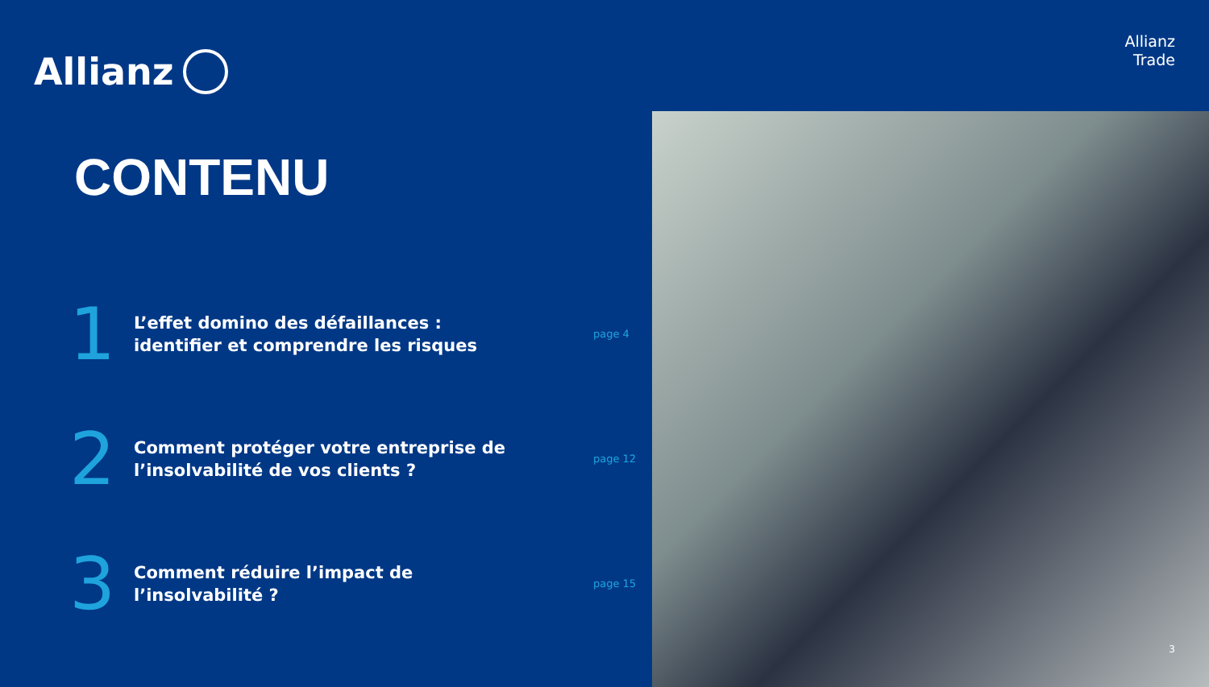Allianz
Allianz
Trade
CONTENU
1
L’effet domino des défaillances : identifier et comprendre les risques
page 4
2
Comment protéger votre entreprise de l’insolvabilité de vos clients ?
page 12
3
Comment réduire l’impact de l’insolvabilité ?
page 15
3